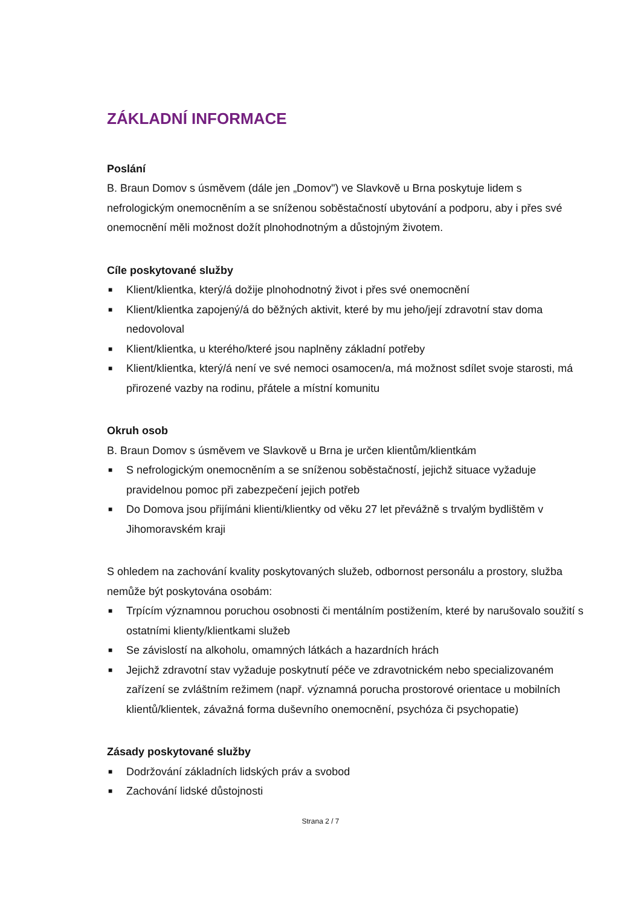ZÁKLADNÍ INFORMACE
Poslání
B. Braun Domov s úsměvem (dále jen „Domov") ve Slavkově u Brna poskytuje lidem s nefrologickým onemocněním a se sníženou soběstačností ubytování a podporu, aby i přes své onemocnění měli možnost dožít plnohodnotným a důstojným životem.
Cíle poskytované služby
■ Klient/klientka, který/á dožije plnohodnotný život i přes své onemocnění
■ Klient/klientka zapojený/á do běžných aktivit, které by mu jeho/její zdravotní stav doma nedovoloval
■ Klient/klientka, u kterého/které jsou naplněny základní potřeby
■ Klient/klientka, který/á není ve své nemoci osamocen/a, má možnost sdílet svoje starosti, má přirozené vazby na rodinu, přátele a místní komunitu
Okruh osob
B. Braun Domov s úsměvem ve Slavkově u Brna je určen klientům/klientkám
■ S nefrologickým onemocněním a se sníženou soběstačností, jejichž situace vyžaduje pravidelnou pomoc při zabezpečení jejich potřeb
■ Do Domova jsou přijímáni klienti/klientky od věku 27 let převážně s trvalým bydlištěm v Jihomoravském kraji
S ohledem na zachování kvality poskytovaných služeb, odbornost personálu a prostory, služba nemůže být poskytována osobám:
■ Trpícím významnou poruchou osobnosti či mentálním postižením, které by narušovalo soužití s ostatními klienty/klientkami služeb
■ Se závislostí na alkoholu, omamných látkách a hazardních hrách
■ Jejichž zdravotní stav vyžaduje poskytnutí péče ve zdravotnickém nebo specializovaném zařízení se zvláštním režimem (např. významná porucha prostorové orientace u mobilních klientů/klientek, závažná forma duševního onemocnění, psychóza či psychopatie)
Zásady poskytované služby
■ Dodržování základních lidských práv a svobod
■ Zachování lidské důstojnosti
Strana 2 / 7